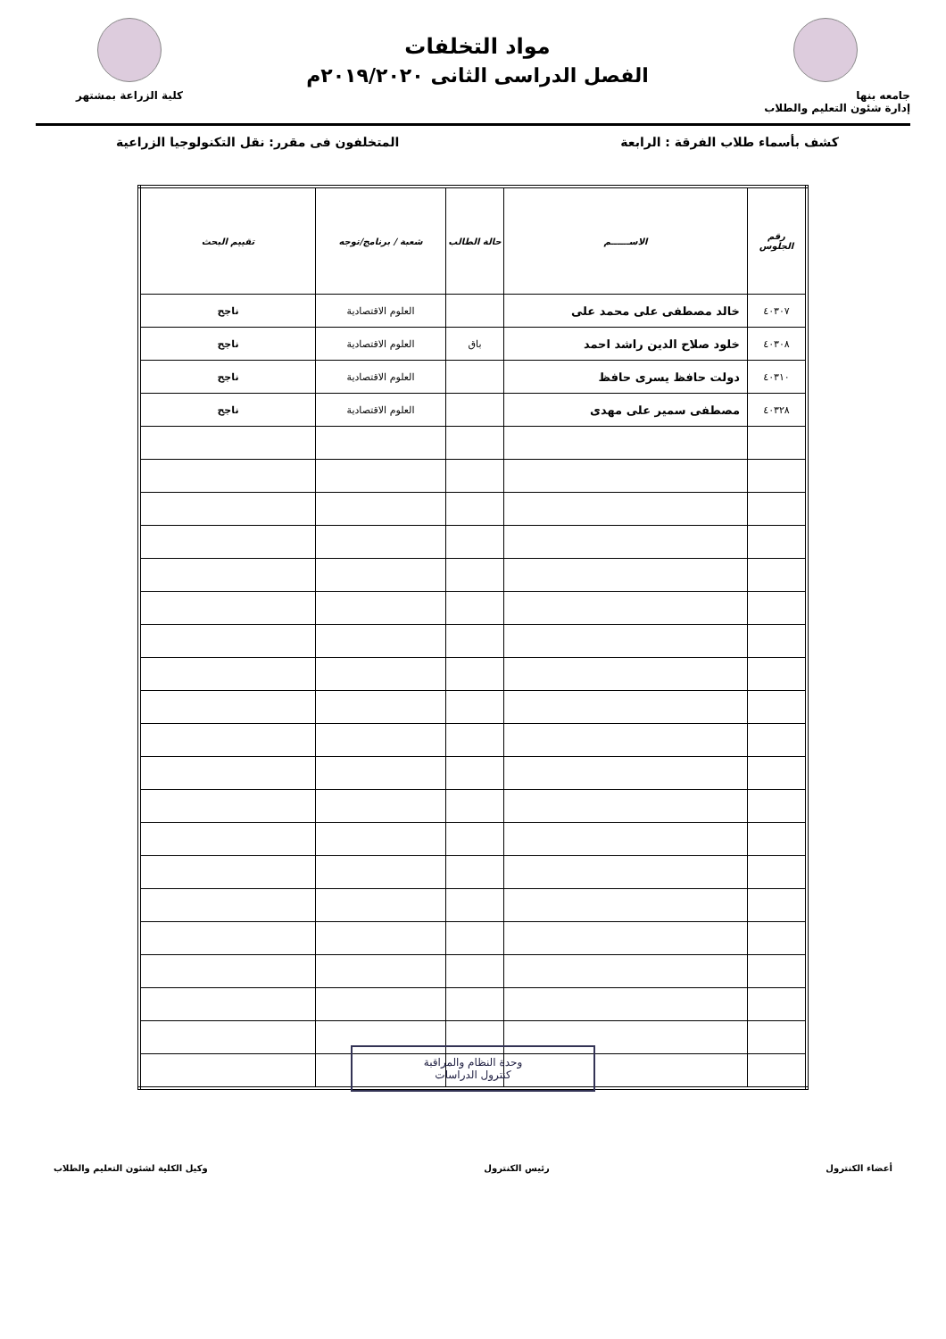جامعه بنها
إدارة شئون التعليم والطلاب
مواد التخلفات
الفصل الدراسى الثانى ٢٠١٩/٢٠٢٠م
كلية الزراعة بمشتهر
كشف بأسماء طلاب الفرقة : الرابعة المتخلفون فى مقرر: نقل التكنولوجيا الزراعية
| رقم الجلوس | الاســــــم | حالة الطالب | شعبة / برنامج/توجه | تقييم البحث |
| --- | --- | --- | --- | --- |
| ٤٠٣٠٧ | خالد مصطفى على محمد على | | العلوم الاقتصادية | ناجح |
| ٤٠٣٠٨ | خلود صلاح الدين راشد احمد | باق | العلوم الاقتصادية | ناجح |
| ٤٠٣١٠ | دولت حافظ يسرى حافظ | | العلوم الاقتصادية | ناجح |
| ٤٠٣٢٨ | مصطفى سمير على مهدى | | العلوم الاقتصادية | ناجح |
وحدة النظام والمراقبة
كنترول الدراسات
أعضاء الكنترول رئيس الكنترول وكيل الكلية لشئون التعليم والطلاب